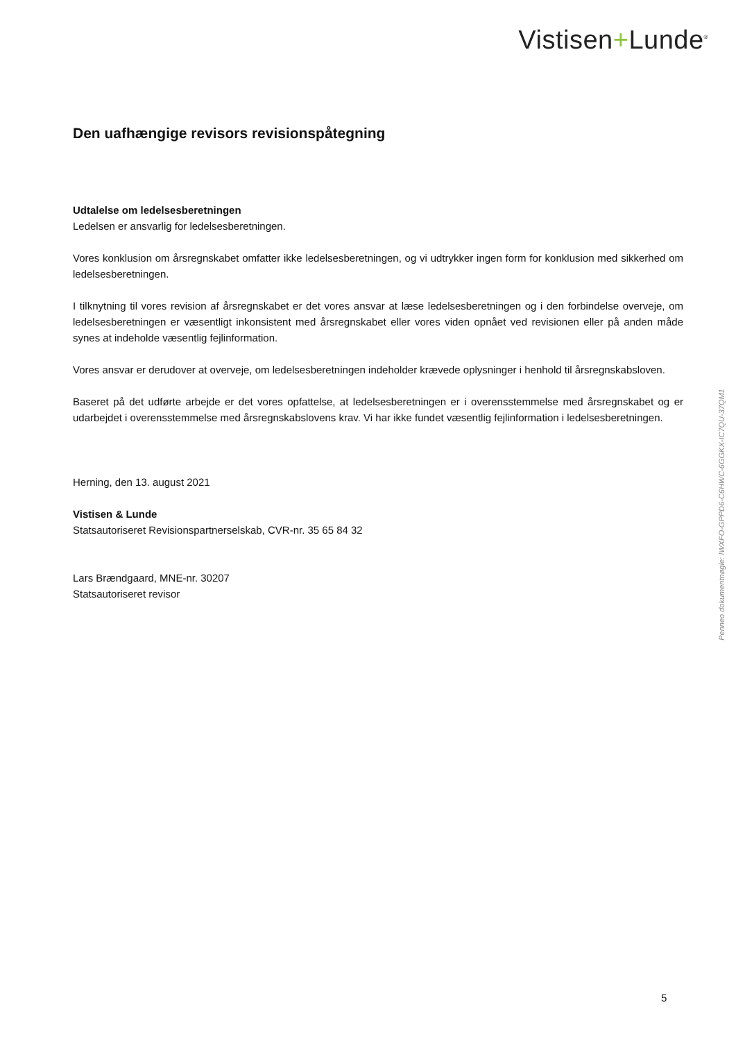Vistisen+Lunde<sup>®</sup>
Den uafhængige revisors revisionspåtegning
Udtalelse om ledelsesberetningen
Ledelsen er ansvarlig for ledelsesberetningen.
Vores konklusion om årsregnskabet omfatter ikke ledelsesberetningen, og vi udtrykker ingen form for konklusion med sikkerhed om ledelsesberetningen.
I tilknytning til vores revision af årsregnskabet er det vores ansvar at læse ledelsesberetningen og i den forbindelse overveje, om ledelsesberetningen er væsentligt inkonsistent med årsregnskabet eller vores viden opnået ved revisionen eller på anden måde synes at indeholde væsentlig fejlinformation.
Vores ansvar er derudover at overveje, om ledelsesberetningen indeholder krævede oplysninger i henhold til årsregnskabsloven.
Baseret på det udførte arbejde er det vores opfattelse, at ledelsesberetningen er i overensstemmelse med årsregnskabet og er udarbejdet i overensstemmelse med årsregnskabslovens krav. Vi har ikke fundet væsentlig fejlinformation i ledelsesberetningen.
Herning, den 13. august 2021
Vistisen & Lunde
Statsautoriseret Revisionspartnerselskab, CVR-nr. 35 65 84 32
Lars Brændgaard, MNE-nr. 30207
Statsautoriseret revisor
Penneo dokumentnøgle: IWXFO-GPPD6-C6HWC-6GGKX-IC7QU-37QM1
5